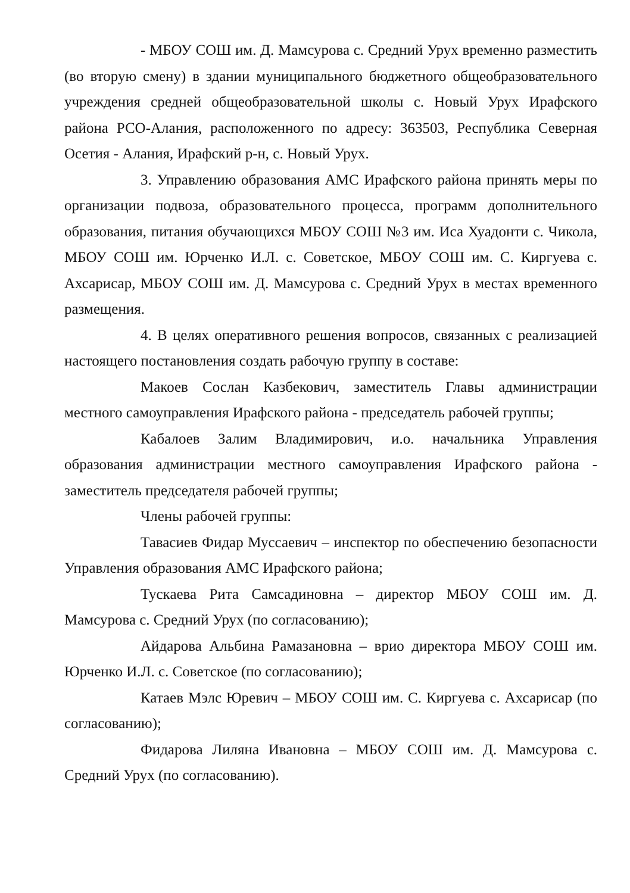- МБОУ СОШ им. Д. Мамсурова с. Средний Урух временно разместить (во вторую смену) в здании муниципального бюджетного общеобразовательного учреждения средней общеобразовательной школы с. Новый Урух Ирафского района РСО-Алания, расположенного по адресу: 363503, Республика Северная Осетия - Алания, Ирафский р-н, с. Новый Урух.
3. Управлению образования АМС Ирафского района принять меры по организации подвоза, образовательного процесса, программ дополнительного образования, питания обучающихся МБОУ СОШ №3 им. Иса Хуадонти с. Чикола, МБОУ СОШ им. Юрченко И.Л. с. Советское, МБОУ СОШ им. С. Киргуева с. Ахсарисар, МБОУ СОШ им. Д. Мамсурова с. Средний Урух в местах временного размещения.
4. В целях оперативного решения вопросов, связанных с реализацией настоящего постановления создать рабочую группу в составе:
Макоев Сослан Казбекович, заместитель Главы администрации местного самоуправления Ирафского района - председатель рабочей группы;
Кабалоев Залим Владимирович, и.о. начальника Управления образования администрации местного самоуправления Ирафского района - заместитель председателя рабочей группы;
Члены рабочей группы:
Тавасиев Фидар Муссаевич – инспектор по обеспечению безопасности Управления образования АМС Ирафского района;
Тускаева Рита Самсадиновна – директор МБОУ СОШ им. Д. Мамсурова с. Средний Урух (по согласованию);
Айдарова Альбина Рамазановна – врио директора МБОУ СОШ им. Юрченко И.Л. с. Советское (по согласованию);
Катаев Мэлс Юревич – МБОУ СОШ им. С. Киргуева с. Ахсарисар (по согласованию);
Фидарова Лиляна Ивановна – МБОУ СОШ им. Д. Мамсурова с. Средний Урух (по согласованию).